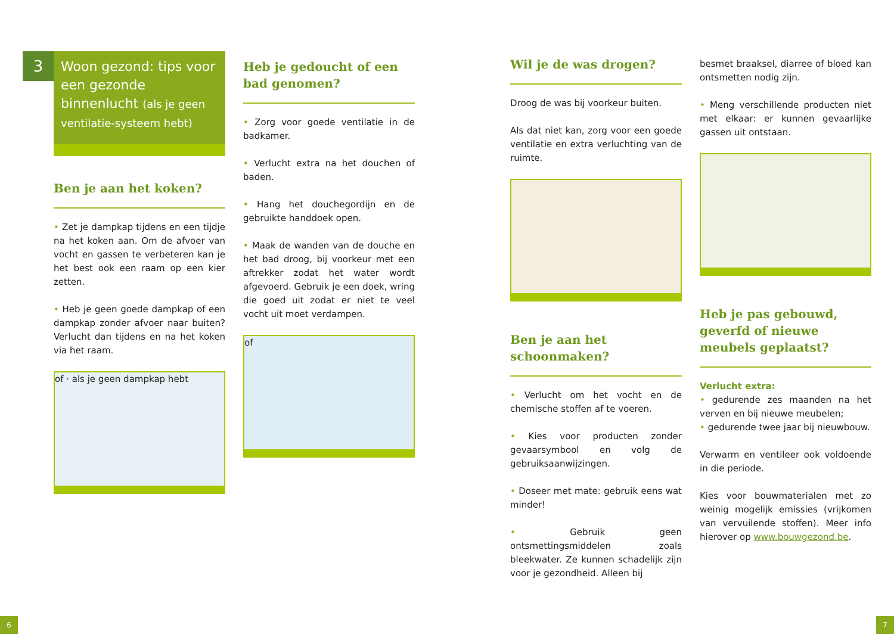3
Woon gezond: tips voor een gezonde binnenlucht (als je geen ventilatie-systeem hebt)
Ben je aan het koken?
• Zet je dampkap tijdens en een tijdje na het koken aan. Om de afvoer van vocht en gassen te verbeteren kan je het best ook een raam op een kier zetten.
• Heb je geen goede dampkap of een dampkap zonder afvoer naar buiten? Verlucht dan tijdens en na het koken via het raam.
of · als je geen dampkap hebt
Heb je gedoucht of een bad genomen?
• Zorg voor goede ventilatie in de badkamer.
• Verlucht extra na het douchen of baden.
• Hang het douchegordijn en de gebruikte handdoek open.
• Maak de wanden van de douche en het bad droog, bij voorkeur met een aftrekker zodat het water wordt afgevoerd. Gebruik je een doek, wring die goed uit zodat er niet te veel vocht uit moet verdampen.
of
Wil je de was drogen?
Droog de was bij voorkeur buiten.
Als dat niet kan, zorg voor een goede ventilatie en extra verluchting van de ruimte.
Ben je aan het schoonmaken?
• Verlucht om het vocht en de chemische stoffen af te voeren.
• Kies voor producten zonder gevaarsymbool en volg de gebruiksaanwijzingen.
• Doseer met mate: gebruik eens wat minder!
• Gebruik geen ontsmettingsmiddelen zoals bleekwater. Ze kunnen schadelijk zijn voor je gezondheid. Alleen bij
besmet braaksel, diarree of bloed kan ontsmetten nodig zijn.
• Meng verschillende producten niet met elkaar: er kunnen gevaarlijke gassen uit ontstaan.
Heb je pas gebouwd, geverfd of nieuwe meubels geplaatst?
Verlucht extra:
• gedurende zes maanden na het verven en bij nieuwe meubelen;
• gedurende twee jaar bij nieuwbouw.
Verwarm en ventileer ook voldoende in die periode.
Kies voor bouwmaterialen met zo weinig mogelijk emissies (vrijkomen van vervuilende stoffen). Meer info hierover op www.bouwgezond.be.
6 7